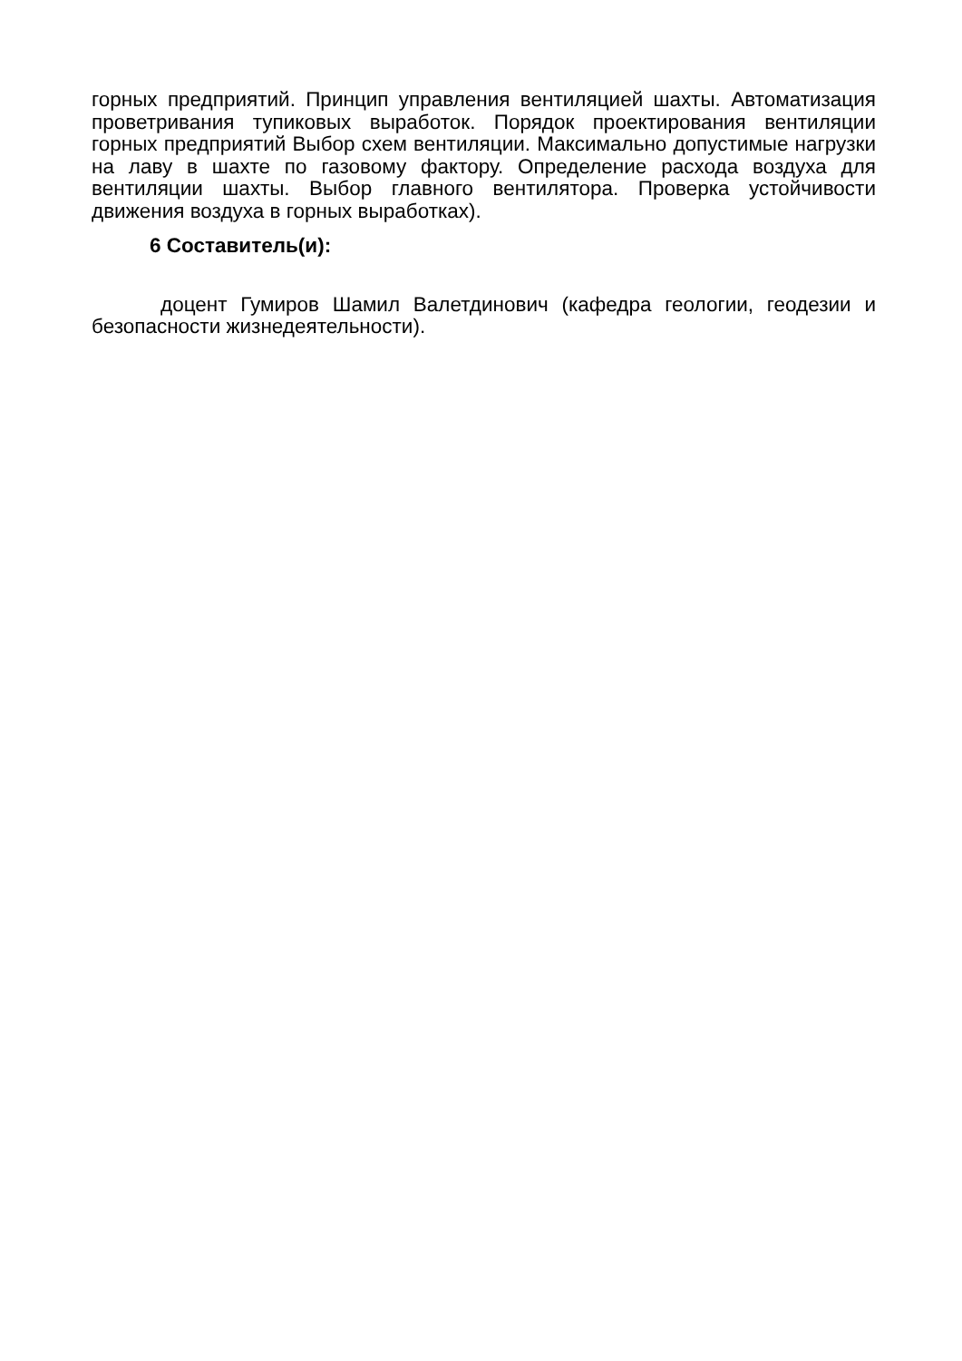горных предприятий. Принцип управления вентиляцией шахты. Автоматизация проветривания тупиковых выработок. Порядок проектирования вентиляции горных предприятий Выбор схем вентиляции. Максимально допустимые нагрузки на лаву в шахте по газовому фактору. Определение расхода воздуха для вентиляции шахты. Выбор главного вентилятора. Проверка устойчивости движения воздуха в горных выработках).
6 Составитель(и):
доцент Гумиров Шамил Валетдинович (кафедра геологии, геодезии и безопасности жизнедеятельности).